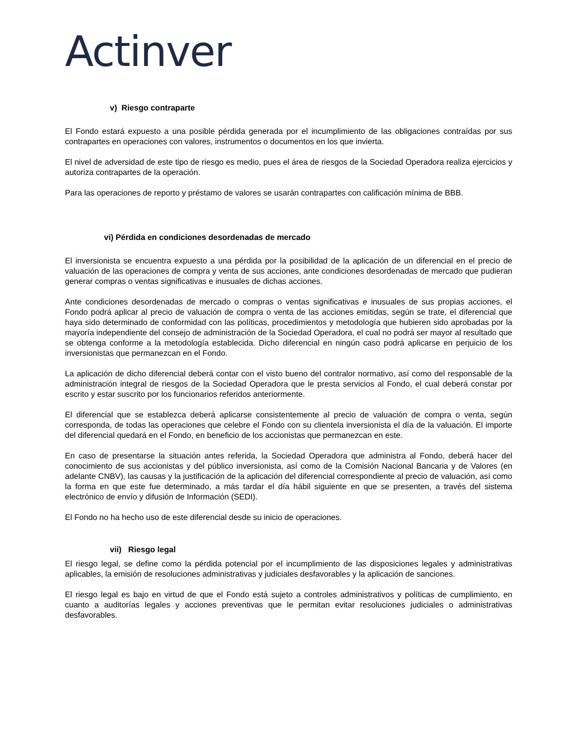Actinver
v) Riesgo contraparte
El Fondo estará expuesto a una posible pérdida generada por el incumplimiento de las obligaciones contraídas por sus contrapartes en operaciones con valores, instrumentos o documentos en los que invierta.
El nivel de adversidad de este tipo de riesgo es medio, pues el área de riesgos de la Sociedad Operadora realiza ejercicios y autoriza contrapartes de la operación.
Para las operaciones de reporto y préstamo de valores se usarán contrapartes con calificación mínima de BBB.
vi) Pérdida en condiciones desordenadas de mercado
El inversionista se encuentra expuesto a una pérdida por la posibilidad de la aplicación de un diferencial en el precio de valuación de las operaciones de compra y venta de sus acciones, ante condiciones desordenadas de mercado que pudieran generar compras o ventas significativas e inusuales de dichas acciones.
Ante condiciones desordenadas de mercado o compras o ventas significativas e inusuales de sus propias acciones, el Fondo podrá aplicar al precio de valuación de compra o venta de las acciones emitidas, según se trate, el diferencial que haya sido determinado de conformidad con las políticas, procedimientos y metodología que hubieren sido aprobadas por la mayoría independiente del consejo de administración de la Sociedad Operadora, el cual no podrá ser mayor al resultado que se obtenga conforme a la metodología establecida. Dicho diferencial en ningún caso podrá aplicarse en perjuicio de los inversionistas que permanezcan en el Fondo.
La aplicación de dicho diferencial deberá contar con el visto bueno del contralor normativo, así como del responsable de la administración integral de riesgos de la Sociedad Operadora que le presta servicios al Fondo, el cual deberá constar por escrito y estar suscrito por los funcionarios referidos anteriormente.
El diferencial que se establezca deberá aplicarse consistentemente al precio de valuación de compra o venta, según corresponda, de todas las operaciones que celebre el Fondo con su clientela inversionista el día de la valuación. El importe del diferencial quedará en el Fondo, en beneficio de los accionistas que permanezcan en este.
En caso de presentarse la situación antes referida, la Sociedad Operadora que administra al Fondo, deberá hacer del conocimiento de sus accionistas y del público inversionista, así como de la Comisión Nacional Bancaria y de Valores (en adelante CNBV), las causas y la justificación de la aplicación del diferencial correspondiente al precio de valuación, así como la forma en que este fue determinado, a más tardar el día hábil siguiente en que se presenten, a través del sistema electrónico de envío y difusión de Información (SEDI).
El Fondo no ha hecho uso de este diferencial desde su inicio de operaciones.
vii) Riesgo legal
El riesgo legal, se define como la pérdida potencial por el incumplimiento de las disposiciones legales y administrativas aplicables, la emisión de resoluciones administrativas y judiciales desfavorables y la aplicación de sanciones.
El riesgo legal es bajo en virtud de que el Fondo está sujeto a controles administrativos y políticas de cumplimiento, en cuanto a auditorías legales y acciones preventivas que le permitan evitar resoluciones judiciales o administrativas desfavorables.